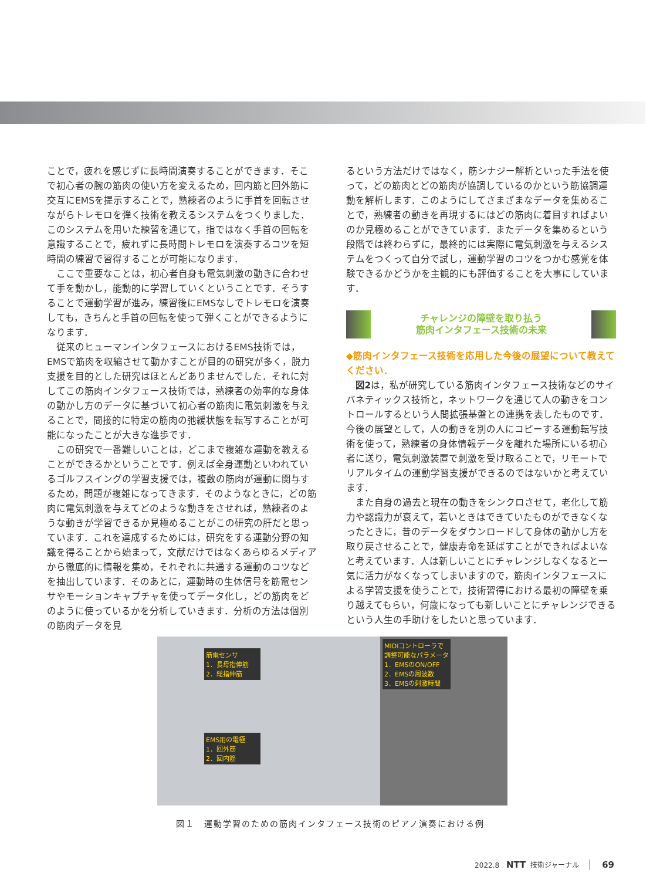ことで，疲れを感じずに長時間演奏することができます．そこで初心者の腕の筋肉の使い方を変えるため，回内筋と回外筋に交互にEMSを提示することで，熟練者のように手首を回転させながらトレモロを弾く技術を教えるシステムをつくりました．このシステムを用いた練習を通じて，指ではなく手首の回転を意識することで，疲れずに長時間トレモロを演奏するコツを短時間の練習で習得することが可能になります．
ここで重要なことは，初心者自身も電気刺激の動きに合わせて手を動かし，能動的に学習していくということです．そうすることで運動学習が進み，練習後にEMSなしでトレモロを演奏しても，きちんと手首の回転を使って弾くことができるようになります．
従来のヒューマンインタフェースにおけるEMS技術では，EMSで筋肉を収縮させて動かすことが目的の研究が多く，脱力支援を目的とした研究はほとんどありませんでした．それに対してこの筋肉インタフェース技術では，熟練者の効率的な身体の動かし方のデータに基づいて初心者の筋肉に電気刺激を与えることで，間接的に特定の筋肉の弛緩状態を転写することが可能になったことが大きな進歩です．
この研究で一番難しいことは，どこまで複雑な運動を教えることができるかということです．例えば全身運動といわれているゴルフスイングの学習支援では，複数の筋肉が運動に関与するため，問題が複雑になってきます．そのようなときに，どの筋肉に電気刺激を与えてどのような動きをさせれば，熟練者のような動きが学習できるか見極めることがこの研究の肝だと思っています．これを達成するためには，研究をする運動分野の知識を得ることから始まって，文献だけではなくあらゆるメディアから徹底的に情報を集め，それぞれに共通する運動のコツなどを抽出しています．そのあとに，運動時の生体信号を筋電センサやモーションキャプチャを使ってデータ化し，どの筋肉をどのように使っているかを分析していきます．分析の方法は個別の筋肉データを見
るという方法だけではなく，筋シナジー解析といった手法を使って，どの筋肉とどの筋肉が協調しているのかという筋協調運動を解析します．このようにしてさまざまなデータを集めることで，熟練者の動きを再現するにはどの筋肉に着目すればよいのか見極めることができています．またデータを集めるという段階では終わらずに，最終的には実際に電気刺激を与えるシステムをつくって自分で試し，運動学習のコツをつかむ感覚を体験できるかどうかを主観的にも評価することを大事にしています．
チャレンジの障壁を取り払う
筋肉インタフェース技術の未来
◆筋肉インタフェース技術を応用した今後の展望について教えてください．
図2は，私が研究している筋肉インタフェース技術などのサイバネティックス技術と，ネットワークを通じて人の動きをコントロールするという人間拡張基盤との連携を表したものです．今後の展望として，人の動きを別の人にコピーする運動転写技術を使って，熟練者の身体情報データを離れた場所にいる初心者に送り，電気刺激装置で刺激を受け取ることで，リモートでリアルタイムの運動学習支援ができるのではないかと考えています．
また自身の過去と現在の動きをシンクロさせて，老化して筋力や認識力が衰えて，若いときはできていたものができなくなったときに，昔のデータをダウンロードして身体の動かし方を取り戻させることで，健康寿命を延ばすことができればよいなと考えています．人は新しいことにチャレンジしなくなると一気に活力がなくなってしまいますので，筋肉インタフェースによる学習支援を使うことで，技術習得における最初の障壁を乗り越えてもらい，何歳になっても新しいことにチャレンジできるという人生の手助けをしたいと思っています．
筋電センサ
1．長母指伸筋
2．総指伸筋
EMS用の電極
1．回外筋
2．回内筋
MIDIコントローラで
調整可能なパラメータ
1．EMSのON/OFF
2．EMSの周波数
3．EMSの刺激時間
図１　運動学習のための筋肉インタフェース技術のピアノ演奏における例
2022.8 NTT 技術ジャーナル 69